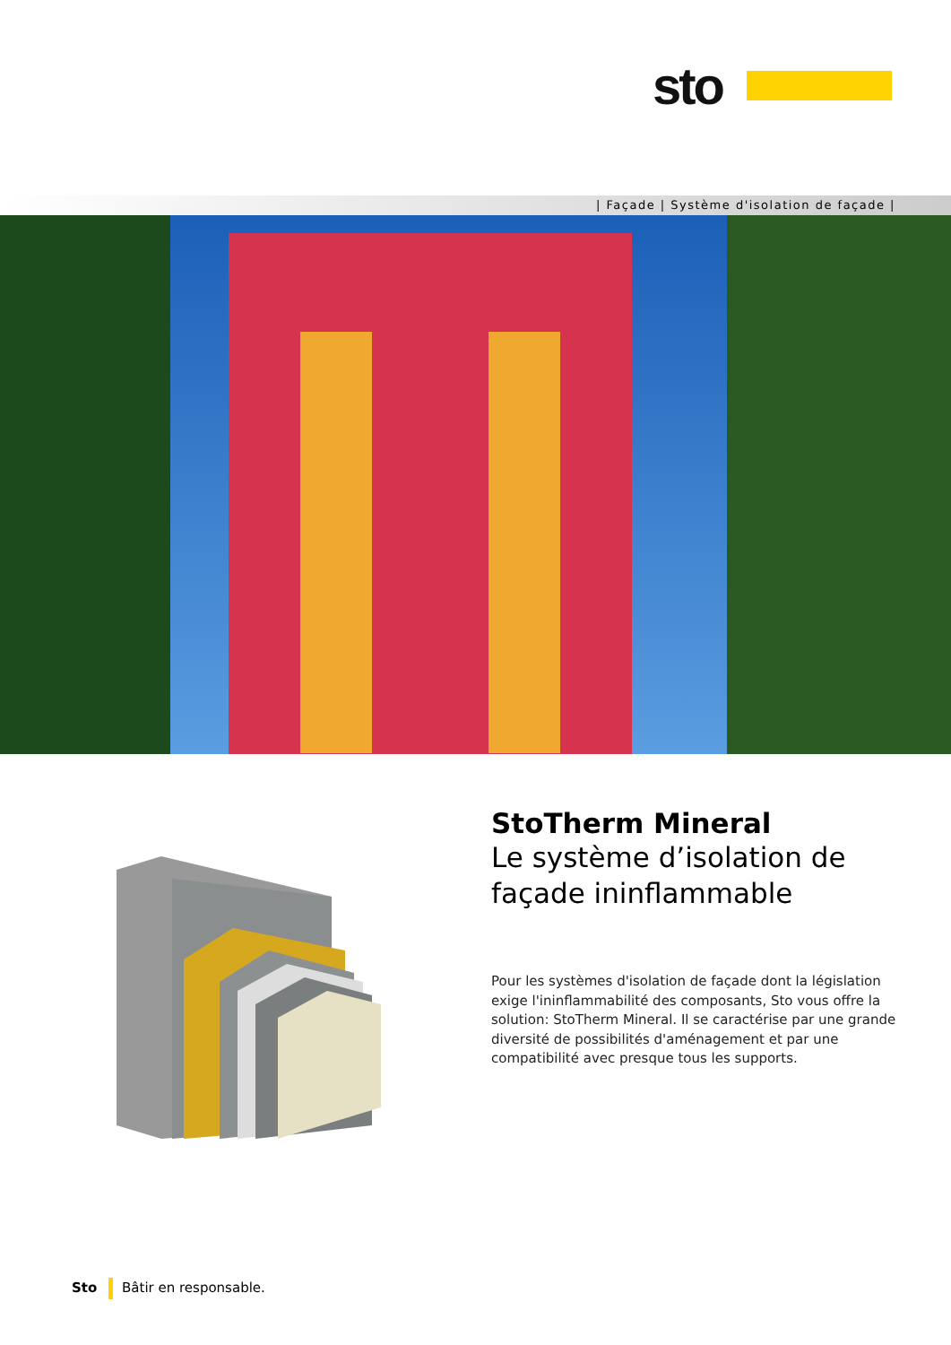sto
| Façade | Système d'isolation de façade |
StoTherm Mineral
Le système d’isolation de façade ininflammable
Pour les systèmes d'isolation de façade dont la législation exige l'ininflammabilité des composants, Sto vous offre la solution: StoTherm Mineral. Il se caractérise par une grande diversité de possibilités d'aménagement et par une compatibilité avec presque tous les supports.
Sto Bâtir en responsable.